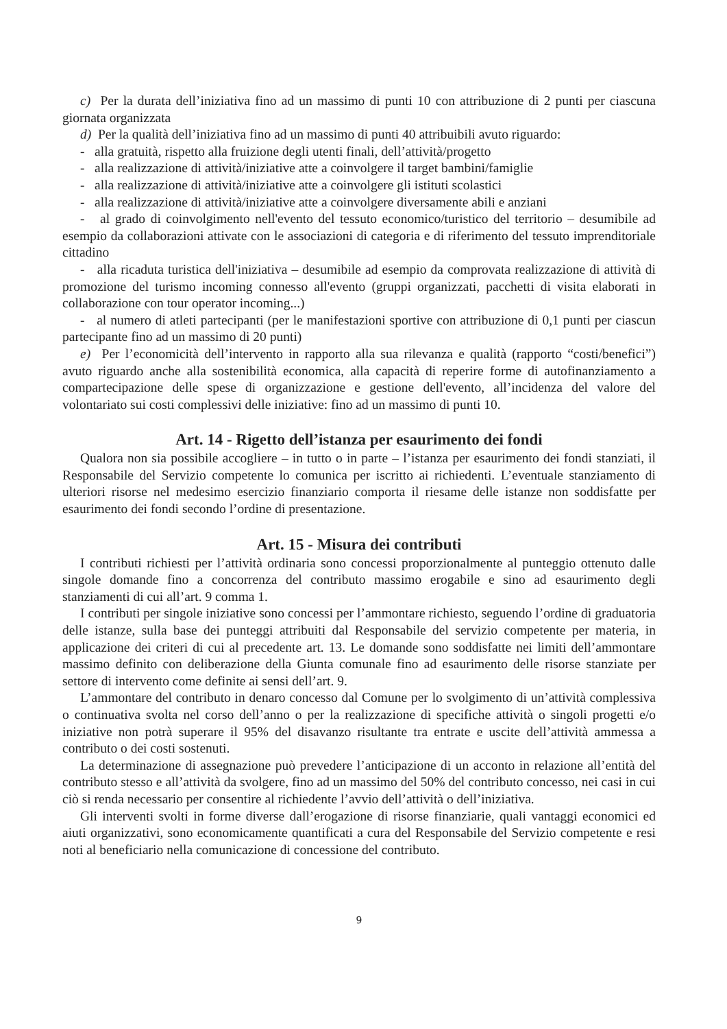c) Per la durata dell’iniziativa fino ad un massimo di punti 10 con attribuzione di 2 punti per ciascuna giornata organizzata
d) Per la qualità dell’iniziativa fino ad un massimo di punti 40 attribuibili avuto riguardo:
- alla gratuità, rispetto alla fruizione degli utenti finali, dell’attività/progetto
- alla realizzazione di attività/iniziative atte a coinvolgere il target bambini/famiglie
- alla realizzazione di attività/iniziative atte a coinvolgere gli istituti scolastici
- alla realizzazione di attività/iniziative atte a coinvolgere diversamente abili e anziani
- al grado di coinvolgimento nell'evento del tessuto economico/turistico del territorio – desumibile ad esempio da collaborazioni attivate con le associazioni di categoria e di riferimento del tessuto imprenditoriale cittadino
- alla ricaduta turistica dell'iniziativa – desumibile ad esempio da comprovata realizzazione di attività di promozione del turismo incoming connesso all'evento (gruppi organizzati, pacchetti di visita elaborati in collaborazione con tour operator incoming...)
- al numero di atleti partecipanti (per le manifestazioni sportive con attribuzione di 0,1 punti per ciascun partecipante fino ad un massimo di 20 punti)
e) Per l’economicità dell’intervento in rapporto alla sua rilevanza e qualità (rapporto “costi/benefici”) avuto riguardo anche alla sostenibilità economica, alla capacità di reperire forme di autofinanziamento a compartecipazione delle spese di organizzazione e gestione dell'evento, all’incidenza del valore del volontariato sui costi complessivi delle iniziative: fino ad un massimo di punti 10.
Art. 14 - Rigetto dell’istanza per esaurimento dei fondi
Qualora non sia possibile accogliere – in tutto o in parte – l’istanza per esaurimento dei fondi stanziati, il Responsabile del Servizio competente lo comunica per iscritto ai richiedenti. L’eventuale stanziamento di ulteriori risorse nel medesimo esercizio finanziario comporta il riesame delle istanze non soddisfatte per esaurimento dei fondi secondo l’ordine di presentazione.
Art. 15 - Misura dei contributi
I contributi richiesti per l’attività ordinaria sono concessi proporzionalmente al punteggio ottenuto dalle singole domande fino a concorrenza del contributo massimo erogabile e sino ad esaurimento degli stanziamenti di cui all’art. 9 comma 1.
I contributi per singole iniziative sono concessi per l’ammontare richiesto, seguendo l’ordine di graduatoria delle istanze, sulla base dei punteggi attribuiti dal Responsabile del servizio competente per materia, in applicazione dei criteri di cui al precedente art. 13. Le domande sono soddisfatte nei limiti dell’ammontare massimo definito con deliberazione della Giunta comunale fino ad esaurimento delle risorse stanziate per settore di intervento come definite ai sensi dell’art. 9.
L’ammontare del contributo in denaro concesso dal Comune per lo svolgimento di un’attività complessiva o continuativa svolta nel corso dell’anno o per la realizzazione di specifiche attività o singoli progetti e/o iniziative non potrà superare il 95% del disavanzo risultante tra entrate e uscite dell’attività ammessa a contributo o dei costi sostenuti.
La determinazione di assegnazione può prevedere l’anticipazione di un acconto in relazione all’entità del contributo stesso e all’attività da svolgere, fino ad un massimo del 50% del contributo concesso, nei casi in cui ciò si renda necessario per consentire al richiedente l’avvio dell’attività o dell’iniziativa.
Gli interventi svolti in forme diverse dall’erogazione di risorse finanziarie, quali vantaggi economici ed aiuti organizzativi, sono economicamente quantificati a cura del Responsabile del Servizio competente e resi noti al beneficiario nella comunicazione di concessione del contributo.
9